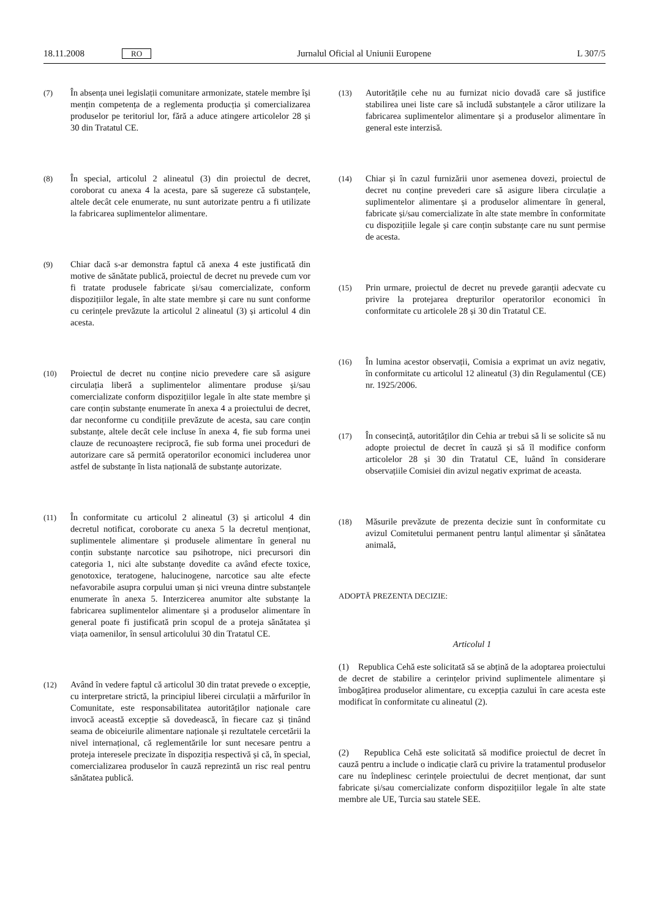18.11.2008 RO Jurnalul Oficial al Uniunii Europene L 307/5
(7) În absența unei legislații comunitare armonizate, statele membre își mențin competența de a reglementa producția și comercializarea produselor pe teritoriul lor, fără a aduce atingere articolelor 28 și 30 din Tratatul CE.
(8) În special, articolul 2 alineatul (3) din proiectul de decret, coroborat cu anexa 4 la acesta, pare să sugereze că substanțele, altele decât cele enumerate, nu sunt autorizate pentru a fi utilizate la fabricarea suplimentelor alimentare.
(9) Chiar dacă s-ar demonstra faptul că anexa 4 este justificată din motive de sănătate publică, proiectul de decret nu prevede cum vor fi tratate produsele fabricate și/sau comercializate, conform dispozițiilor legale, în alte state membre și care nu sunt conforme cu cerințele prevăzute la articolul 2 alineatul (3) și articolul 4 din acesta.
(10) Proiectul de decret nu conține nicio prevedere care să asigure circulația liberă a suplimentelor alimentare produse și/sau comercializate conform dispozițiilor legale în alte state membre și care conțin substanțe enumerate în anexa 4 a proiectului de decret, dar neconforme cu condițiile prevăzute de acesta, sau care conțin substanțe, altele decât cele incluse în anexa 4, fie sub forma unei clauze de recunoaștere reciprocă, fie sub forma unei proceduri de autorizare care să permită operatorilor economici includerea unor astfel de substanțe în lista națională de substanțe autorizate.
(11) În conformitate cu articolul 2 alineatul (3) și articolul 4 din decretul notificat, coroborate cu anexa 5 la decretul menționat, suplimentele alimentare și produsele alimentare în general nu conțin substanțe narcotice sau psihotrope, nici precursori din categoria 1, nici alte substanțe dovedite ca având efecte toxice, genotoxice, teratogene, halucinogene, narcotice sau alte efecte nefavorabile asupra corpului uman și nici vreuna dintre substanțele enumerate în anexa 5. Interzicerea anumitor alte substanțe la fabricarea suplimentelor alimentare și a produselor alimentare în general poate fi justificată prin scopul de a proteja sănătatea și viața oamenilor, în sensul articolului 30 din Tratatul CE.
(12) Având în vedere faptul că articolul 30 din tratat prevede o excepție, cu interpretare strictă, la principiul liberei circulații a mărfurilor în Comunitate, este responsabilitatea autorităților naționale care invocă această excepție să dovedească, în fiecare caz și ținând seama de obiceiurile alimentare naționale și rezultatele cercetării la nivel internațional, că reglementările lor sunt necesare pentru a proteja interesele precizate în dispoziția respectivă și că, în special, comercializarea produselor în cauză reprezintă un risc real pentru sănătatea publică.
(13) Autoritățile cehe nu au furnizat nicio dovadă care să justifice stabilirea unei liste care să includă substanțele a căror utilizare la fabricarea suplimentelor alimentare și a produselor alimentare în general este interzisă.
(14) Chiar și în cazul furnizării unor asemenea dovezi, proiectul de decret nu conține prevederi care să asigure libera circulație a suplimentelor alimentare și a produselor alimentare în general, fabricate și/sau comercializate în alte state membre în conformitate cu dispozițiile legale și care conțin substanțe care nu sunt permise de acesta.
(15) Prin urmare, proiectul de decret nu prevede garanții adecvate cu privire la protejarea drepturilor operatorilor economici în conformitate cu articolele 28 și 30 din Tratatul CE.
(16) În lumina acestor observații, Comisia a exprimat un aviz negativ, în conformitate cu articolul 12 alineatul (3) din Regulamentul (CE) nr. 1925/2006.
(17) În consecință, autorităților din Cehia ar trebui să li se solicite să nu adopte proiectul de decret în cauză și să îl modifice conform articolelor 28 și 30 din Tratatul CE, luând în considerare observațiile Comisiei din avizul negativ exprimat de aceasta.
(18) Măsurile prevăzute de prezenta decizie sunt în conformitate cu avizul Comitetului permanent pentru lanțul alimentar și sănătatea animală,
ADOPTĂ PREZENTA DECIZIE:
Articolul 1
(1) Republica Cehă este solicitată să se abțină de la adoptarea proiectului de decret de stabilire a cerințelor privind suplimentele alimentare și îmbogățirea produselor alimentare, cu excepția cazului în care acesta este modificat în conformitate cu alineatul (2).
(2) Republica Cehă este solicitată să modifice proiectul de decret în cauză pentru a include o indicație clară cu privire la tratamentul produselor care nu îndeplinesc cerințele proiectului de decret menționat, dar sunt fabricate și/sau comercializate conform dispozițiilor legale în alte state membre ale UE, Turcia sau statele SEE.